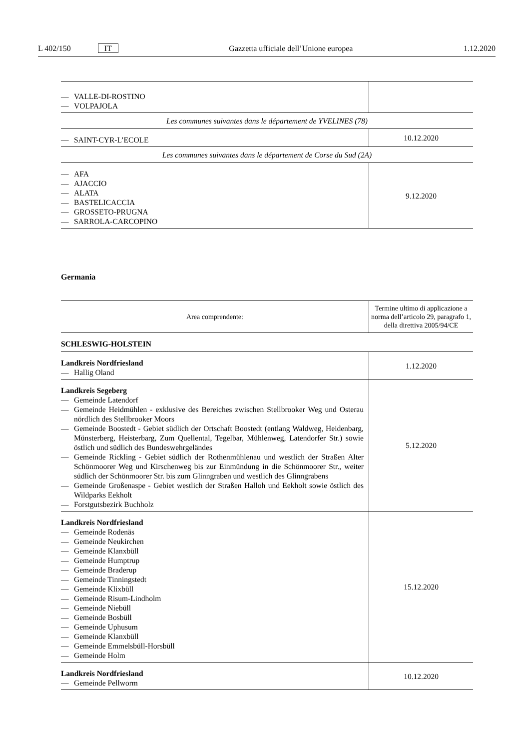L 402/150 IT Gazzetta ufficiale dell’Unione europea 1.12.2020
| — VALLE-DI-ROSTINO — VOLPAJOLA | |
| Les communes suivantes dans le département de YVELINES (78) | |
| — SAINT-CYR-L’ECOLE | 10.12.2020 |
| Les communes suivantes dans le département de Corse du Sud (2A) | |
| — AFA — AJACCIO — ALATA — BASTELICACCIA — GROSSETO-PRUGNA — SARROLA-CARCOPINO | 9.12.2020 |
Germania
| Area comprendente: | Termine ultimo di applicazione a norma dell’articolo 29, paragrafo 1, della direttiva 2005/94/CE |
| --- | --- |
| SCHLESWIG-HOLSTEIN | |
| Landkreis Nordfriesland — Hallig Oland | 1.12.2020 |
| Landkreis Segeberg — Gemeinde Latendorf — Gemeinde Heidmühlen - exklusive des Bereiches zwischen Stellbrooker Weg und Osterau nördlich des Stellbrooker Moors — Gemeinde Boostedt - Gebiet südlich der Ortschaft Boostedt (entlang Waldweg, Heidenbarg, Münsterberg, Heisterbarg, Zum Quellental, Tegelbar, Mühlenweg, Latendorfer Str.) sowie östlich und südlich des Bundeswehrgeländes — Gemeinde Rickling - Gebiet südlich der Rothenmühlenau und westlich der Straßen Alter Schönmoorer Weg und Kirschenweg bis zur Einmündung in die Schönmoorer Str., weiter südlich der Schönmoorer Str. bis zum Glinngraben und westlich des Glinngrabens — Gemeinde Großenaspe - Gebiet westlich der Straßen Halloh und Eekholt sowie östlich des Wildparks Eekholt — Forstgutsbezirk Buchholz | 5.12.2020 |
| Landkreis Nordfriesland — Gemeinde Rodenäs — Gemeinde Neukirchen — Gemeinde Klanxbüll — Gemeinde Humptrup — Gemeinde Braderup — Gemeinde Tinningstedt — Gemeinde Klixbüll — Gemeinde Risum-Lindholm — Gemeinde Niebüll — Gemeinde Bosbüll — Gemeinde Uphusum — Gemeinde Klanxbüll — Gemeinde Emmelsbüll-Horsbüll — Gemeinde Holm | 15.12.2020 |
| Landkreis Nordfriesland — Gemeinde Pellworm | 10.12.2020 |